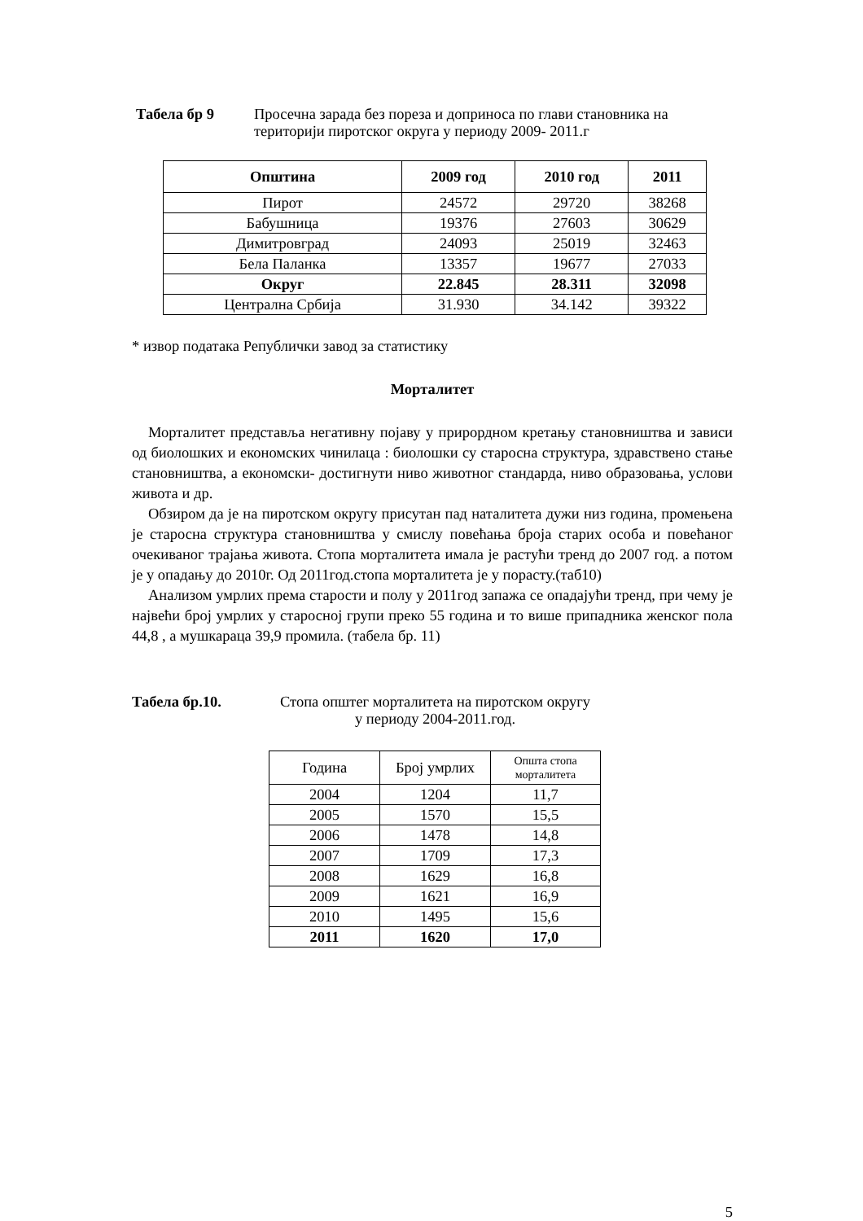Табела бр 9 Просечна зарада без пореза и доприноса по глави становника на
територији пиротског округа у периоду 2009- 2011.г
| Општина | 2009 год | 2010 год | 2011 |
| --- | --- | --- | --- |
| Пирот | 24572 | 29720 | 38268 |
| Бабушница | 19376 | 27603 | 30629 |
| Димитровград | 24093 | 25019 | 32463 |
| Бела Паланка | 13357 | 19677 | 27033 |
| Округ | 22.845 | 28.311 | 32098 |
| Централна Србија | 31.930 | 34.142 | 39322 |
* извор података Републички завод за статистику
Морталитет
Морталитет представља негативну појаву у прирордном кретању становништва и зависи од биолошких и економских чинилаца : биолошки су старосна структура, здравствено стање становништва, а економски- достигнути ниво животног стандарда, ниво образовања, услови живота и др.
Обзиром да је на пиротском округу присутан пад наталитета дужи низ година, промењена је старосна структура становништва у смислу повећања броја старих особа и повећаног очекиваног трајања живота. Стопа морталитета имала је растући тренд до 2007 год. а потом је у опадању до 2010г. Од 2011год.стопа морталитета је у порасту.(таб10)
Анализом умрлих према старости и полу у 2011год запажа се опадајући тренд, при чему је највећи број умрлих у старосној групи преко 55 година и то више припадника женског пола 44,8 , а мушкараца 39,9 промила. (табела бр. 11)
Табела бр.10. Стопа општег морталитета на пиротском округу
у периоду 2004-2011.год.
| Година | Број умрлих | Општа стопа морталитета |
| 2004 | 1204 | 11,7 |
| 2005 | 1570 | 15,5 |
| 2006 | 1478 | 14,8 |
| 2007 | 1709 | 17,3 |
| 2008 | 1629 | 16,8 |
| 2009 | 1621 | 16,9 |
| 2010 | 1495 | 15,6 |
| 2011 | 1620 | 17,0 |
5